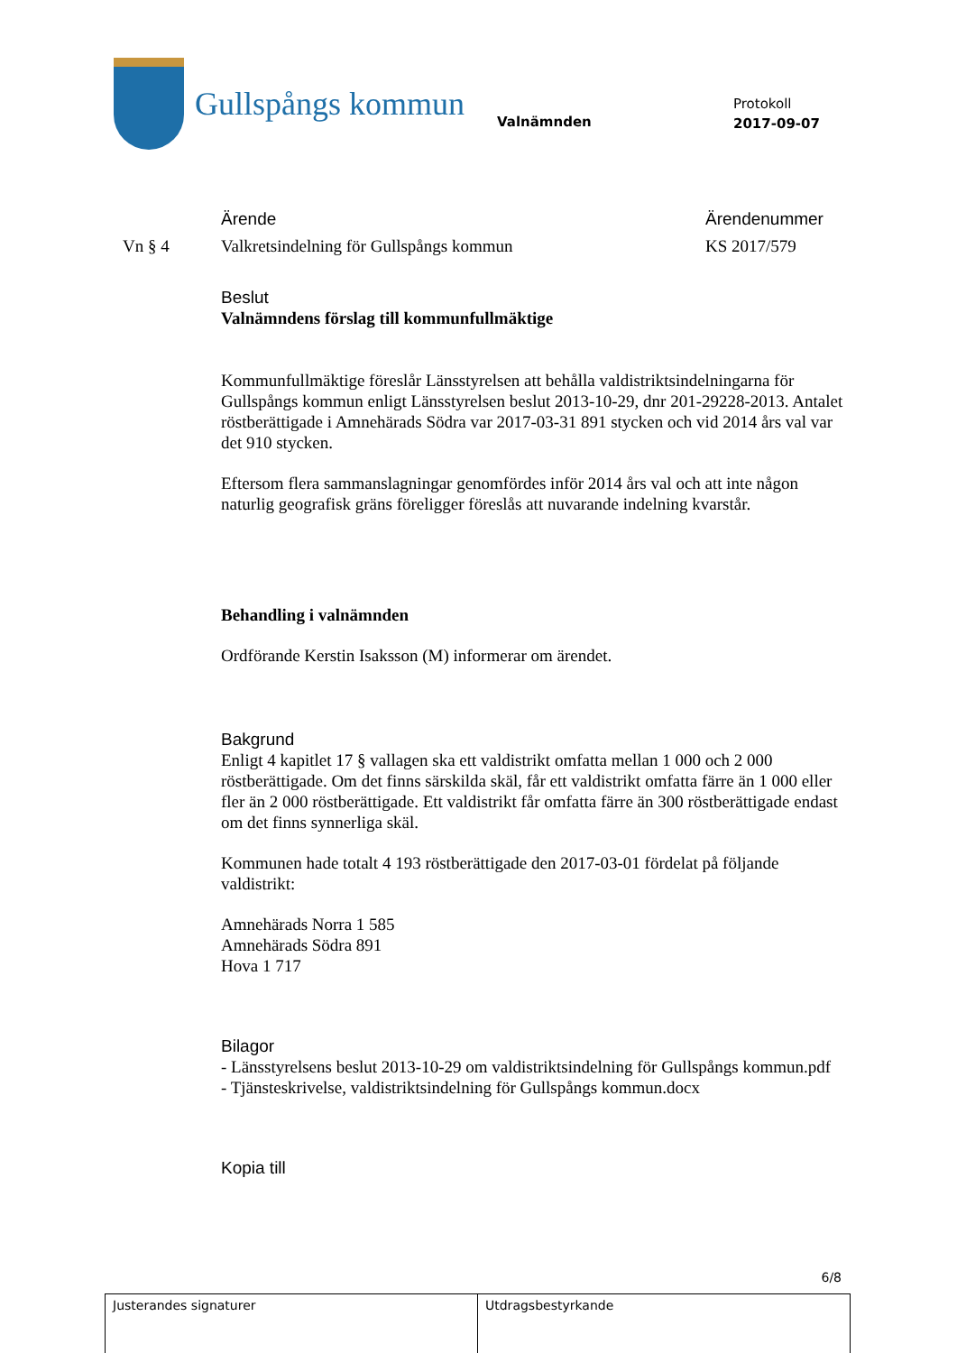Gullspångs kommun
Valnämnden
Protokoll
2017-09-07
Ärende Ärendenummer
Vn § 4 Valkretsindelning för Gullspångs kommun KS 2017/579
Beslut
Valnämndens förslag till kommunfullmäktige
Kommunfullmäktige föreslår Länsstyrelsen att behålla valdistriktsindelningarna för Gullspångs kommun enligt Länsstyrelsen beslut 2013-10-29, dnr 201-29228-2013. Antalet röstberättigade i Amnehärads Södra var 2017-03-31 891 stycken och vid 2014 års val var det 910 stycken.
Eftersom flera sammanslagningar genomfördes inför 2014 års val och att inte någon naturlig geografisk gräns föreligger föreslås att nuvarande indelning kvarstår.
Behandling i valnämnden
Ordförande Kerstin Isaksson (M) informerar om ärendet.
Bakgrund
Enligt 4 kapitlet 17 § vallagen ska ett valdistrikt omfatta mellan 1 000 och 2 000 röstberättigade. Om det finns särskilda skäl, får ett valdistrikt omfatta färre än 1 000 eller fler än 2 000 röstberättigade. Ett valdistrikt får omfatta färre än 300 röstberättigade endast om det finns synnerliga skäl.
Kommunen hade totalt 4 193 röstberättigade den 2017-03-01 fördelat på följande valdistrikt:
Amnehärads Norra 1 585
Amnehärads Södra 891
Hova 1 717
Bilagor
- Länsstyrelsens beslut 2013-10-29 om valdistriktsindelning för Gullspångs kommun.pdf
- Tjänsteskrivelse, valdistriktsindelning för Gullspångs kommun.docx
Kopia till
6/8
| Justerandes signaturer | Utdragsbestyrkande |